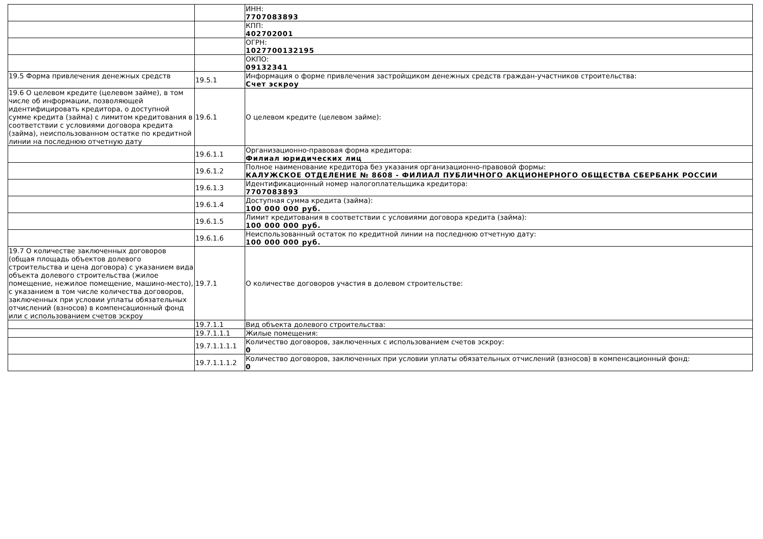| | | ИНН: 7707083893 |
| | | КПП: 402702001 |
| | | ОГРН: 1027700132195 |
| | | ОКПО: 09132341 |
| 19.5 Форма привлечения денежных средств | 19.5.1 | Информация о форме привлечения застройщиком денежных средств граждан-участников строительства: Счет эскроу |
| 19.6 О целевом кредите (целевом займе), в том числе об информации, позволяющей идентифицировать кредитора, о доступной сумме кредита (займа) с лимитом кредитования в соответствии с условиями договора кредита (займа), неиспользованном остатке по кредитной линии на последнюю отчетную дату | 19.6.1 | О целевом кредите (целевом займе): |
| | 19.6.1.1 | Организационно-правовая форма кредитора: Филиал юридических лиц |
| | 19.6.1.2 | Полное наименование кредитора без указания организационно-правовой формы: КАЛУЖСКОЕ ОТДЕЛЕНИЕ № 8608 - ФИЛИАЛ ПУБЛИЧНОГО АКЦИОНЕРНОГО ОБЩЕСТВА СБЕРБАНК РОССИИ |
| | 19.6.1.3 | Идентификационный номер налогоплательщика кредитора: 7707083893 |
| | 19.6.1.4 | Доступная сумма кредита (займа): 100 000 000 руб. |
| | 19.6.1.5 | Лимит кредитования в соответствии с условиями договора кредита (займа): 100 000 000 руб. |
| | 19.6.1.6 | Неиспользованный остаток по кредитной линии на последнюю отчетную дату: 100 000 000 руб. |
| 19.7 О количестве заключенных договоров (общая площадь объектов долевого строительства и цена договора) с указанием вида объекта долевого строительства (жилое помещение, нежилое помещение, машино-место), с указанием в том числе количества договоров, заключенных при условии уплаты обязательных отчислений (взносов) в компенсационный фонд или с использованием счетов эскроу | 19.7.1 | О количестве договоров участия в долевом строительстве: |
| | 19.7.1.1 | Вид объекта долевого строительства: |
| | 19.7.1.1.1 | Жилые помещения: |
| | 19.7.1.1.1.1 | Количество договоров, заключенных с использованием счетов эскроу: 0 |
| | 19.7.1.1.1.2 | Количество договоров, заключенных при условии уплаты обязательных отчислений (взносов) в компенсационный фонд: 0 |